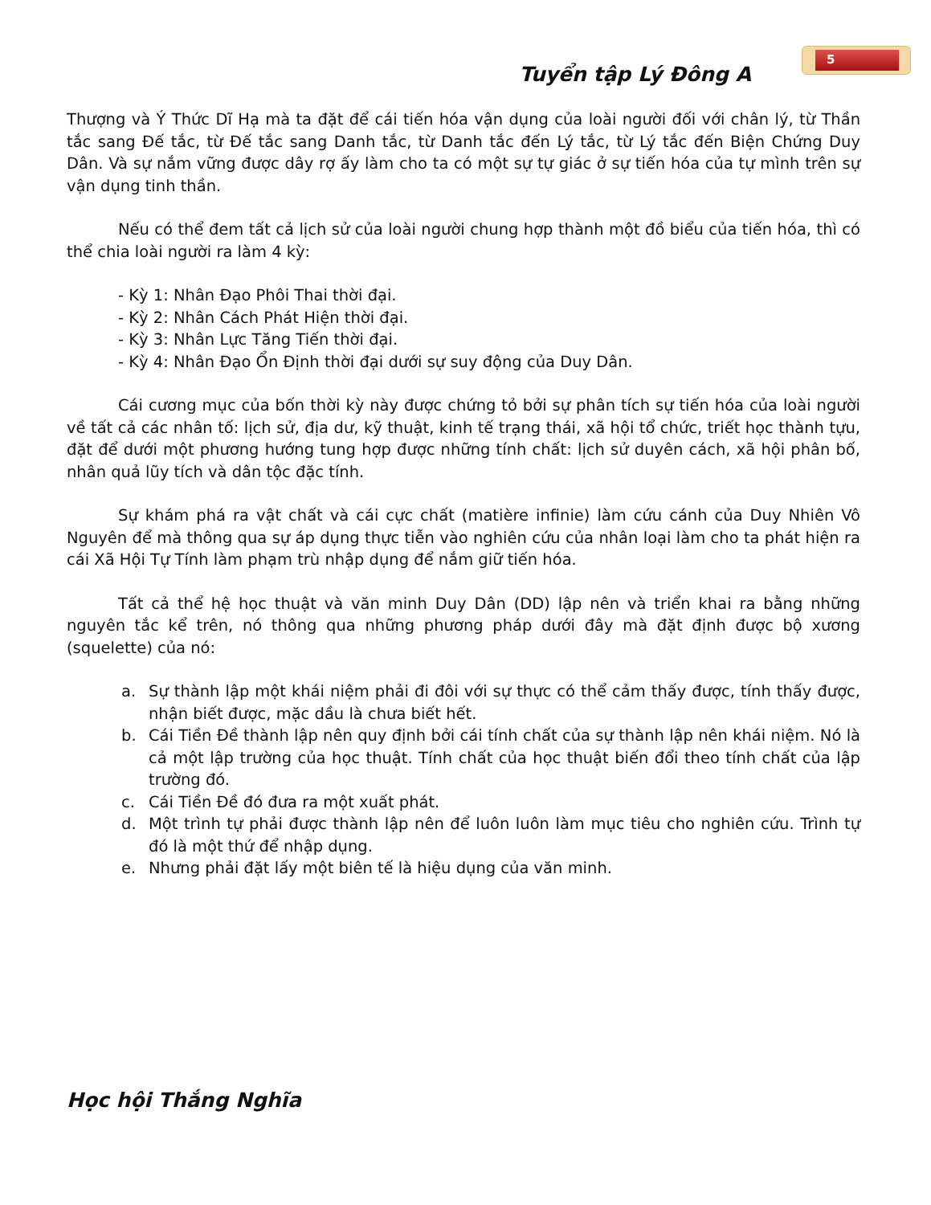5
Tuyển tập Lý Đông A
Thượng và Ý Thức Dĩ Hạ mà ta đặt để cái tiến hóa vận dụng của loài người đối với chân lý, từ Thần tắc sang Đế tắc, từ Đế tắc sang Danh tắc, từ Danh tắc đến Lý tắc, từ Lý tắc đến Biện Chứng Duy Dân. Và sự nắm vững được dây rợ ấy làm cho ta có một sự tự giác ở sự tiến hóa của tự mình trên sự vận dụng tinh thần.
Nếu có thể đem tất cả lịch sử của loài người chung hợp thành một đồ biểu của tiến hóa, thì có thể chia loài người ra làm 4 kỳ:
- Kỳ 1: Nhân Đạo Phôi Thai thời đại.
- Kỳ 2: Nhân Cách Phát Hiện thời đại.
- Kỳ 3: Nhân Lực Tăng Tiến thời đại.
- Kỳ 4: Nhân Đạo Ổn Định thời đại dưới sự suy động của Duy Dân.
Cái cương mục của bốn thời kỳ này được chứng tỏ bởi sự phân tích sự tiến hóa của loài người về tất cả các nhân tố: lịch sử, địa dư, kỹ thuật, kinh tế trạng thái, xã hội tổ chức, triết học thành tựu, đặt để dưới một phương hướng tung hợp được những tính chất: lịch sử duyên cách, xã hội phân bố, nhân quả lũy tích và dân tộc đặc tính.
Sự khám phá ra vật chất và cái cực chất (matière infinie) làm cứu cánh của Duy Nhiên Vô Nguyên để mà thông qua sự áp dụng thực tiễn vào nghiên cứu của nhân loại làm cho ta phát hiện ra cái Xã Hội Tự Tính làm phạm trù nhập dụng để nắm giữ tiến hóa.
Tất cả thể hệ học thuật và văn minh Duy Dân (DD) lập nên và triển khai ra bằng những nguyên tắc kể trên, nó thông qua những phương pháp dưới đây mà đặt định được bộ xương (squelette) của nó:
a.
Sự thành lập một khái niệm phải đi đôi với sự thực có thể cảm thấy được, tính thấy được, nhận biết được, mặc dầu là chưa biết hết.
b.
Cái Tiền Đề thành lập nên quy định bởi cái tính chất của sự thành lập nên khái niệm. Nó là cả một lập trường của học thuật. Tính chất của học thuật biến đổi theo tính chất của lập trường đó.
c.
Cái Tiền Đề đó đưa ra một xuất phát.
d.
Một trình tự phải được thành lập nên để luôn luôn làm mục tiêu cho nghiên cứu. Trình tự đó là một thứ để nhập dụng.
e.
Nhưng phải đặt lấy một biên tế là hiệu dụng của văn minh.
Học hội Thắng Nghĩa